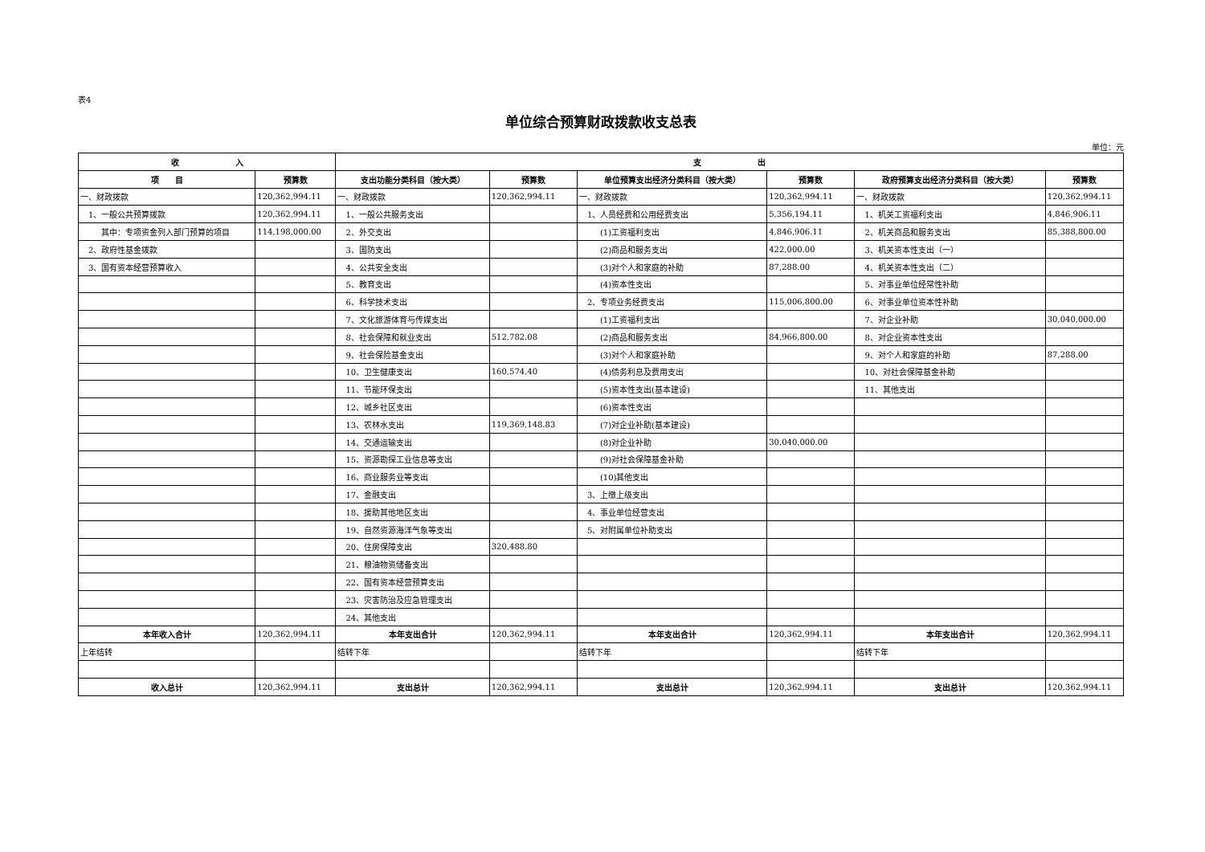表4
单位综合预算财政拨款收支总表
单位：元
| 收 入 | | 支 出 | | | | | |
| --- | --- | --- | --- | --- | --- | --- | --- |
| 项 目 | 预算数 | 支出功能分类科目（按大类） | 预算数 | 单位预算支出经济分类科目（按大类） | 预算数 | 政府预算支出经济分类科目（按大类） | 预算数 |
| 一、财政拨款 | 120,362,994.11 | 一、财政拨款 | 120,362,994.11 | 一、财政拨款 | 120,362,994.11 | 一、财政拨款 | 120,362,994.11 |
| 1、一般公共预算拨款 | 120,362,994.11 | 1、一般公共服务支出 | | 1、人员经费和公用经费支出 | 5,356,194.11 | 1、机关工资福利支出 | 4,846,906.11 |
| 其中：专项资金列入部门预算的项目 | 114,198,000.00 | 2、外交支出 | | (1)工资福利支出 | 4,846,906.11 | 2、机关商品和服务支出 | 85,388,800.00 |
| 2、政府性基金拨款 | | 3、国防支出 | | (2)商品和服务支出 | 422,000.00 | 3、机关资本性支出（一） | |
| 3、国有资本经营预算收入 | | 4、公共安全支出 | | (3)对个人和家庭的补助 | 87,288.00 | 4、机关资本性支出（二） | |
| | | 5、教育支出 | | (4)资本性支出 | | 5、对事业单位经常性补助 | |
| | | 6、科学技术支出 | | 2、专项业务经费支出 | 115,006,800.00 | 6、对事业单位资本性补助 | |
| | | 7、文化旅游体育与传媒支出 | | (1)工资福利支出 | | 7、对企业补助 | 30,040,000.00 |
| | | 8、社会保障和就业支出 | 512,782.08 | (2)商品和服务支出 | 84,966,800.00 | 8、对企业资本性支出 | |
| | | 9、社会保险基金支出 | | (3)对个人和家庭补助 | | 9、对个人和家庭的补助 | 87,288.00 |
| | | 10、卫生健康支出 | 160,574.40 | (4)债务利息及费用支出 | | 10、对社会保障基金补助 | |
| | | 11、节能环保支出 | | (5)资本性支出(基本建设) | | 11、其他支出 | |
| | | 12、城乡社区支出 | | (6)资本性支出 | | | |
| | | 13、农林水支出 | 119,369,148.83 | (7)对企业补助(基本建设) | | | |
| | | 14、交通运输支出 | | (8)对企业补助 | 30,040,000.00 | | |
| | | 15、资源勘探工业信息等支出 | | (9)对社会保障基金补助 | | | |
| | | 16、商业服务业等支出 | | (10)其他支出 | | | |
| | | 17、金融支出 | | 3、上缴上级支出 | | | |
| | | 18、援助其他地区支出 | | 4、事业单位经营支出 | | | |
| | | 19、自然资源海洋气象等支出 | | 5、对附属单位补助支出 | | | |
| | | 20、住房保障支出 | 320,488.80 | | | | |
| | | 21、粮油物资储备支出 | | | | | |
| | | 22、国有资本经营预算支出 | | | | | |
| | | 23、灾害防治及应急管理支出 | | | | | |
| | | 24、其他支出 | | | | | |
| 本年收入合计 | 120,362,994.11 | 本年支出合计 | 120,362,994.11 | 本年支出合计 | 120,362,994.11 | 本年支出合计 | 120,362,994.11 |
| 上年结转 | | 结转下年 | | 结转下年 | | 结转下年 | |
| 收入总计 | 120,362,994.11 | 支出总计 | 120,362,994.11 | 支出总计 | 120,362,994.11 | 支出总计 | 120,362,994.11 |